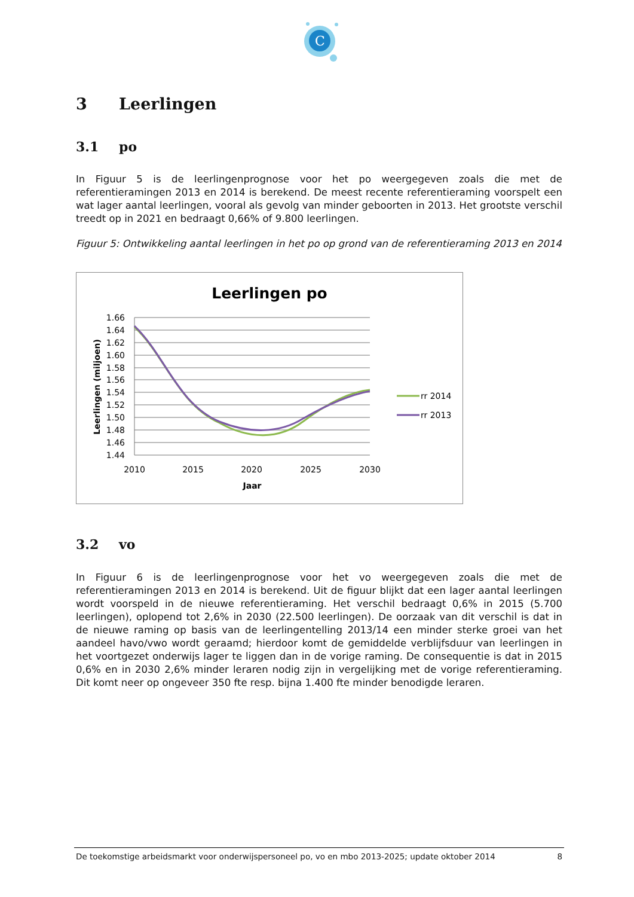C
3 Leerlingen
3.1 po
In Figuur 5 is de leerlingenprognose voor het po weergegeven zoals die met de referentieramingen 2013 en 2014 is berekend. De meest recente referentieraming voorspelt een wat lager aantal leerlingen, vooral als gevolg van minder geboorten in 2013. Het grootste verschil treedt op in 2021 en bedraagt 0,66% of 9.800 leerlingen.
Figuur 5: Ontwikkeling aantal leerlingen in het po op grond van de referentieraming 2013 en 2014
Leerlingen po
1.66
1.64
1.62
1.60
1.58
1.56
1.54
1.52
1.50
1.48
1.46
1.44
2010
2015
2020
2025
2030
Jaar
Leerlingen (miljoen)
rr 2014
rr 2013
3.2 vo
In Figuur 6 is de leerlingenprognose voor het vo weergegeven zoals die met de referentieramingen 2013 en 2014 is berekend. Uit de figuur blijkt dat een lager aantal leerlingen wordt voorspeld in de nieuwe referentieraming. Het verschil bedraagt 0,6% in 2015 (5.700 leerlingen), oplopend tot 2,6% in 2030 (22.500 leerlingen). De oorzaak van dit verschil is dat in de nieuwe raming op basis van de leerlingentelling 2013/14 een minder sterke groei van het aandeel havo/vwo wordt geraamd; hierdoor komt de gemiddelde verblijfsduur van leerlingen in het voortgezet onderwijs lager te liggen dan in de vorige raming. De consequentie is dat in 2015 0,6% en in 2030 2,6% minder leraren nodig zijn in vergelijking met de vorige referentieraming. Dit komt neer op ongeveer 350 fte resp. bijna 1.400 fte minder benodigde leraren.
De toekomstige arbeidsmarkt voor onderwijspersoneel po, vo en mbo 2013-2025; update oktober 2014 8